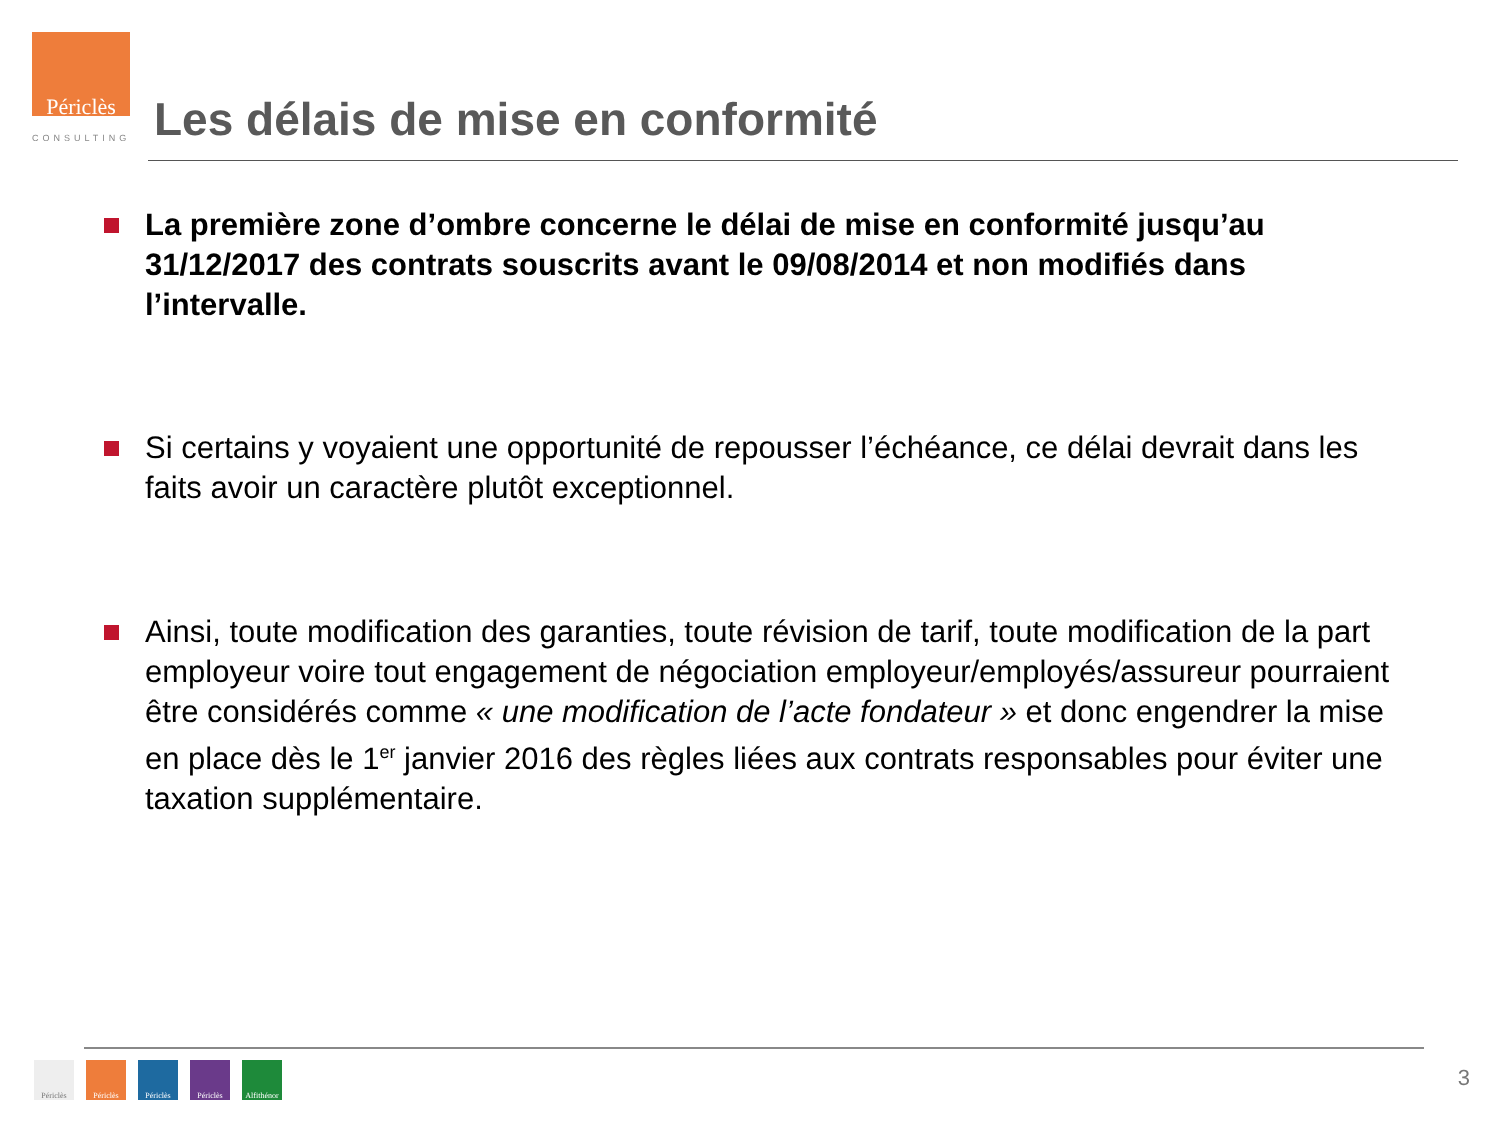Périclès
CONSULTING
Les délais de mise en conformité
La première zone d’ombre concerne le délai de mise en conformité jusqu’au 31/12/2017 des contrats souscrits avant le 09/08/2014 et non modifiés dans l’intervalle.
Si certains y voyaient une opportunité de repousser l’échéance, ce délai devrait dans les faits avoir un caractère plutôt exceptionnel.
Ainsi, toute modification des garanties, toute révision de tarif, toute modification de la part employeur voire tout engagement de négociation employeur/employés/assureur pourraient être considérés comme « une modification de l’acte fondateur » et donc engendrer la mise en place dès le 1<sup>er</sup> janvier 2016 des règles liées aux contrats responsables pour éviter une taxation supplémentaire.
Périclès Périclès Périclès Périclès Alfithénor
3